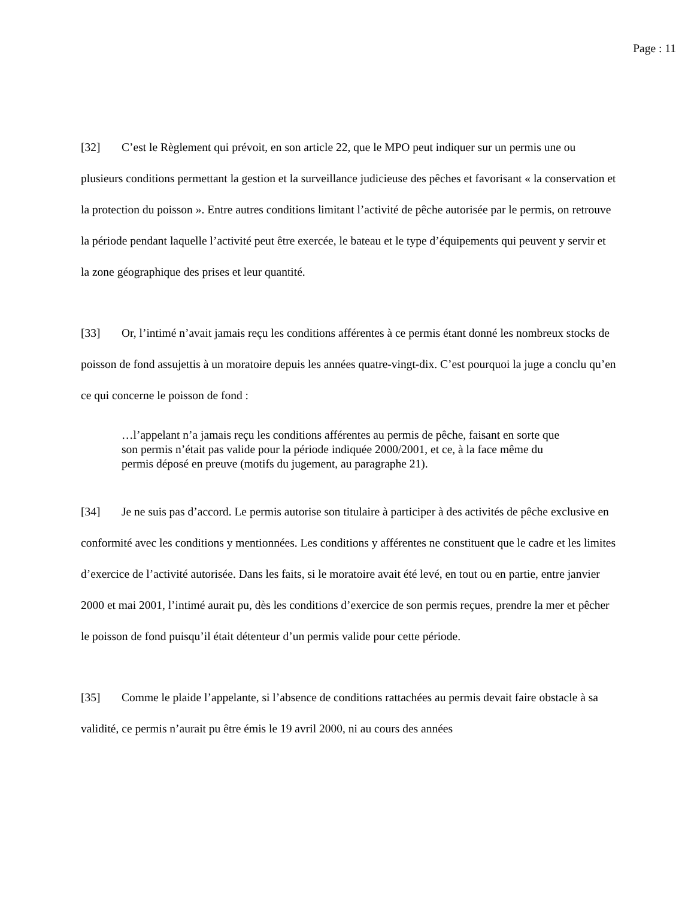Page : 11
[32] C’est le Règlement qui prévoit, en son article 22, que le MPO peut indiquer sur un permis une ou plusieurs conditions permettant la gestion et la surveillance judicieuse des pêches et favorisant « la conservation et la protection du poisson ». Entre autres conditions limitant l’activité de pêche autorisée par le permis, on retrouve la période pendant laquelle l’activité peut être exercée, le bateau et le type d’équipements qui peuvent y servir et la zone géographique des prises et leur quantité.
[33] Or, l’intimé n’avait jamais reçu les conditions afférentes à ce permis étant donné les nombreux stocks de poisson de fond assujettis à un moratoire depuis les années quatre-vingt-dix. C’est pourquoi la juge a conclu qu’en ce qui concerne le poisson de fond :
…l’appelant n’a jamais reçu les conditions afférentes au permis de pêche, faisant en sorte que son permis n’était pas valide pour la période indiquée 2000/2001, et ce, à la face même du permis déposé en preuve (motifs du jugement, au paragraphe 21).
[34] Je ne suis pas d’accord. Le permis autorise son titulaire à participer à des activités de pêche exclusive en conformité avec les conditions y mentionnées. Les conditions y afférentes ne constituent que le cadre et les limites d’exercice de l’activité autorisée. Dans les faits, si le moratoire avait été levé, en tout ou en partie, entre janvier 2000 et mai 2001, l’intimé aurait pu, dès les conditions d’exercice de son permis reçues, prendre la mer et pêcher le poisson de fond puisqu’il était détenteur d’un permis valide pour cette période.
[35] Comme le plaide l’appelante, si l’absence de conditions rattachées au permis devait faire obstacle à sa validité, ce permis n’aurait pu être émis le 19 avril 2000, ni au cours des années